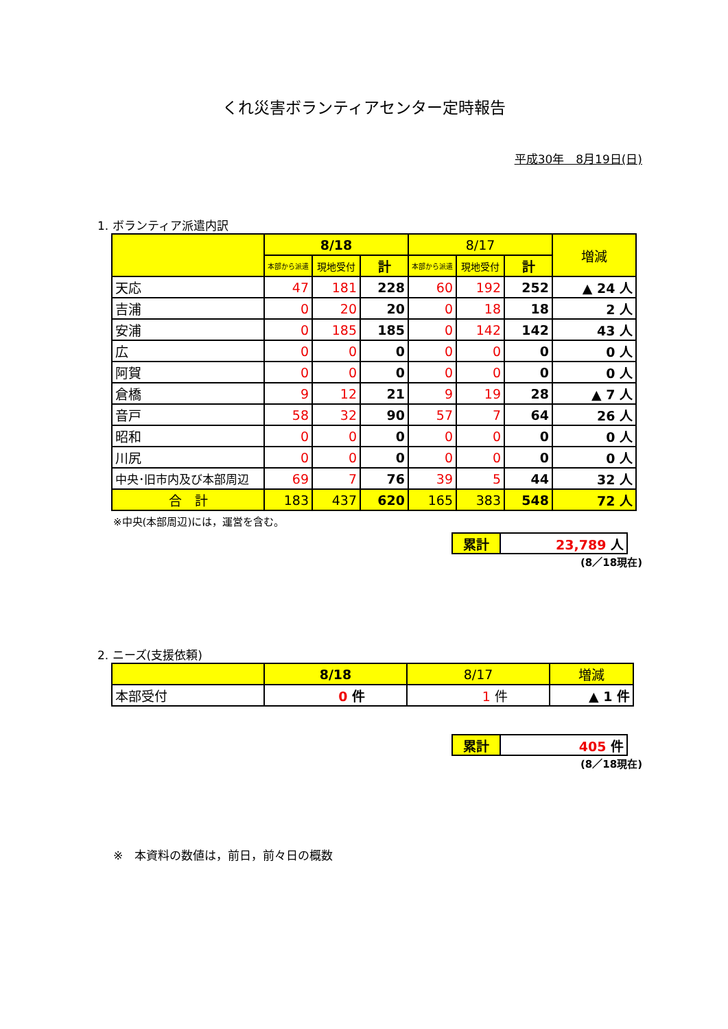くれ災害ボランティアセンター定時報告
平成30年　8月19日(日)
1. ボランティア派遣内訳
| | 8/18 | | | 8/17 | | | 増減 |
| --- | --- | --- | --- | --- | --- | --- | --- |
| | 本部から派遣 | 現地受付 | 計 | 本部から派遣 | 現地受付 | 計 | |
| 天応 | 47 | 181 | 228 | 60 | 192 | 252 | ▲ 24 人 |
| 吉浦 | 0 | 20 | 20 | 0 | 18 | 18 | 2 人 |
| 安浦 | 0 | 185 | 185 | 0 | 142 | 142 | 43 人 |
| 広 | 0 | 0 | 0 | 0 | 0 | 0 | 0 人 |
| 阿賀 | 0 | 0 | 0 | 0 | 0 | 0 | 0 人 |
| 倉橋 | 9 | 12 | 21 | 9 | 19 | 28 | ▲ 7 人 |
| 音戸 | 58 | 32 | 90 | 57 | 7 | 64 | 26 人 |
| 昭和 | 0 | 0 | 0 | 0 | 0 | 0 | 0 人 |
| 川尻 | 0 | 0 | 0 | 0 | 0 | 0 | 0 人 |
| 中央･旧市内及び本部周辺 | 69 | 7 | 76 | 39 | 5 | 44 | 32 人 |
| 合 計 | 183 | 437 | 620 | 165 | 383 | 548 | 72 人 |
※中央(本部周辺)には，運営を含む。
| 累計 | 23,789 人 |
(8／18現在)
2. ニーズ(支援依頼)
| | 8/18 | 8/17 | 増減 |
| --- | --- | --- | --- |
| 本部受付 | 0 件 | 1 件 | ▲ 1 件 |
| 累計 | 405 件 |
(8／18現在)
※　本資料の数値は，前日，前々日の概数